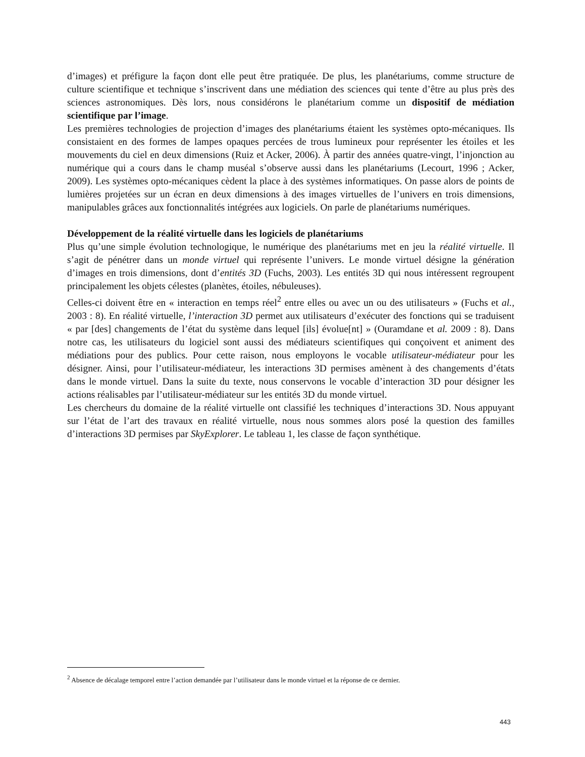d’images) et préfigure la façon dont elle peut être pratiquée. De plus, les planétariums, comme structure de culture scientifique et technique s’inscrivent dans une médiation des sciences qui tente d’être au plus près des sciences astronomiques. Dès lors, nous considérons le planétarium comme un dispositif de médiation scientifique par l’image.
Les premières technologies de projection d’images des planétariums étaient les systèmes opto-mécaniques. Ils consistaient en des formes de lampes opaques percées de trous lumineux pour représenter les étoiles et les mouvements du ciel en deux dimensions (Ruiz et Acker, 2006). À partir des années quatre-vingt, l’injonction au numérique qui a cours dans le champ muséal s’observe aussi dans les planétariums (Lecourt, 1996 ; Acker, 2009). Les systèmes opto-mécaniques cèdent la place à des systèmes informatiques. On passe alors de points de lumières projetées sur un écran en deux dimensions à des images virtuelles de l’univers en trois dimensions, manipulables grâces aux fonctionnalités intégrées aux logiciels. On parle de planétariums numériques.
Développement de la réalité virtuelle dans les logiciels de planétariums
Plus qu’une simple évolution technologique, le numérique des planétariums met en jeu la réalité virtuelle. Il s’agit de pénétrer dans un monde virtuel qui représente l’univers. Le monde virtuel désigne la génération d’images en trois dimensions, dont d’entités 3D (Fuchs, 2003). Les entités 3D qui nous intéressent regroupent principalement les objets célestes (planètes, étoiles, nébuleuses).
Celles-ci doivent être en « interaction en temps réel<sup>2</sup> entre elles ou avec un ou des utilisateurs » (Fuchs et al., 2003 : 8). En réalité virtuelle, l’interaction 3D permet aux utilisateurs d’exécuter des fonctions qui se traduisent « par [des] changements de l’état du système dans lequel [ils] évolue[nt] » (Ouramdane et al. 2009 : 8). Dans notre cas, les utilisateurs du logiciel sont aussi des médiateurs scientifiques qui conçoivent et animent des médiations pour des publics. Pour cette raison, nous employons le vocable utilisateur-médiateur pour les désigner. Ainsi, pour l’utilisateur-médiateur, les interactions 3D permises amènent à des changements d’états dans le monde virtuel. Dans la suite du texte, nous conservons le vocable d’interaction 3D pour désigner les actions réalisables par l’utilisateur-médiateur sur les entités 3D du monde virtuel.
Les chercheurs du domaine de la réalité virtuelle ont classifié les techniques d’interactions 3D. Nous appuyant sur l’état de l’art des travaux en réalité virtuelle, nous nous sommes alors posé la question des familles d’interactions 3D permises par SkyExplorer. Le tableau 1, les classe de façon synthétique.
<sup>2</sup> Absence de décalage temporel entre l’action demandée par l’utilisateur dans le monde virtuel et la réponse de ce dernier.
443